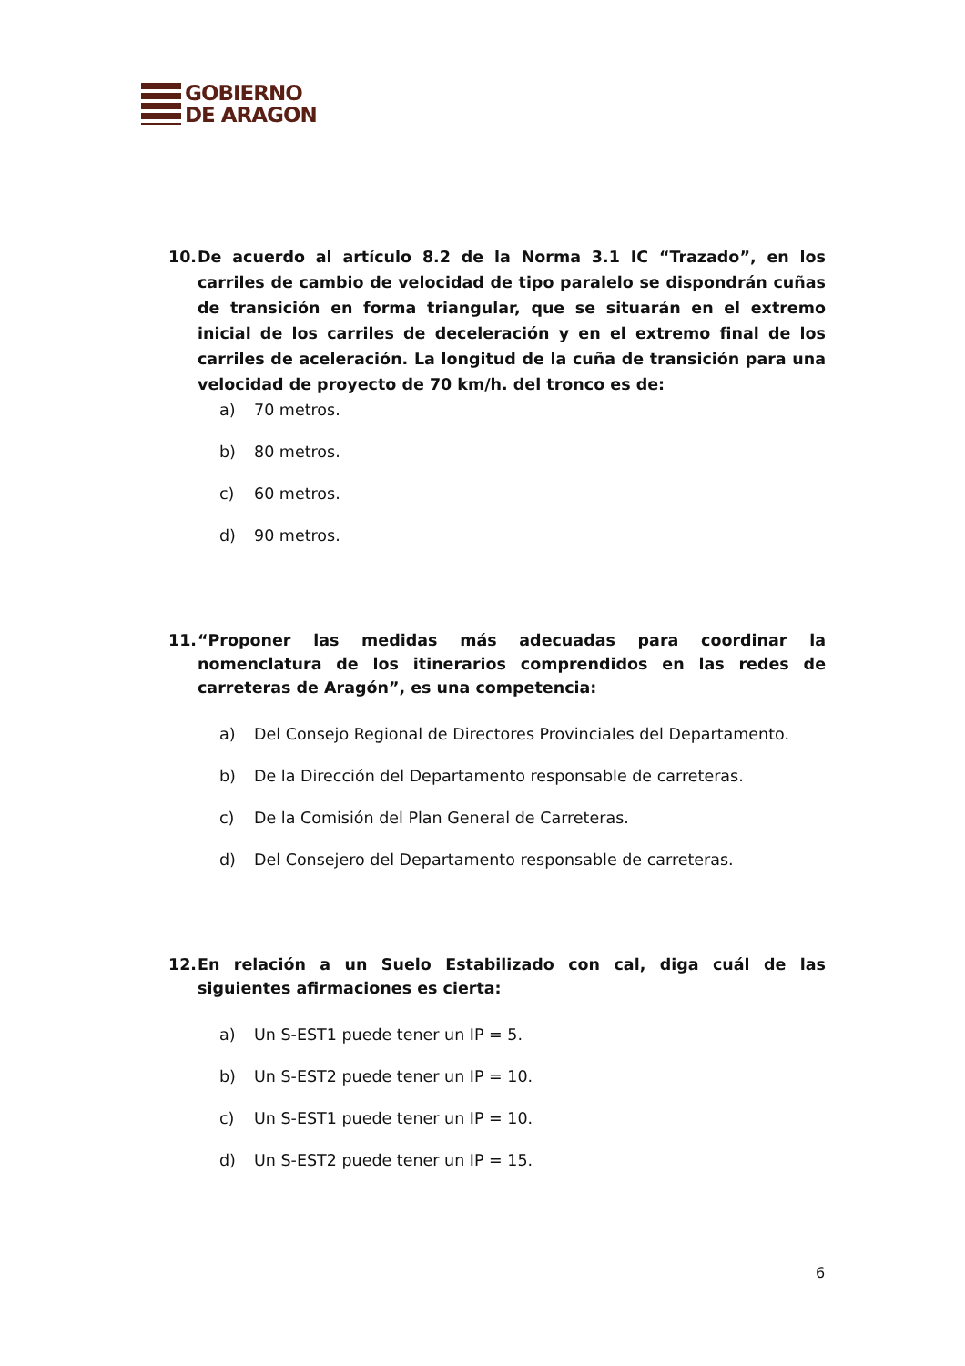GOBIERNO
DE ARAGON
10. De acuerdo al artículo 8.2 de la Norma 3.1 IC “Trazado”, en los carriles de cambio de velocidad de tipo paralelo se dispondrán cuñas de transición en forma triangular, que se situarán en el extremo inicial de los carriles de deceleración y en el extremo final de los carriles de aceleración. La longitud de la cuña de transición para una velocidad de proyecto de 70 km/h. del tronco es de:
a) 70 metros.
b) 80 metros.
c) 60 metros.
d) 90 metros.
11. “Proponer las medidas más adecuadas para coordinar la nomenclatura de los itinerarios comprendidos en las redes de carreteras de Aragón”, es una competencia:
a) Del Consejo Regional de Directores Provinciales del Departamento.
b) De la Dirección del Departamento responsable de carreteras.
c) De la Comisión del Plan General de Carreteras.
d) Del Consejero del Departamento responsable de carreteras.
12. En relación a un Suelo Estabilizado con cal, diga cuál de las siguientes afirmaciones es cierta:
a) Un S-EST1 puede tener un IP = 5.
b) Un S-EST2 puede tener un IP = 10.
c) Un S-EST1 puede tener un IP = 10.
d) Un S-EST2 puede tener un IP = 15.
6